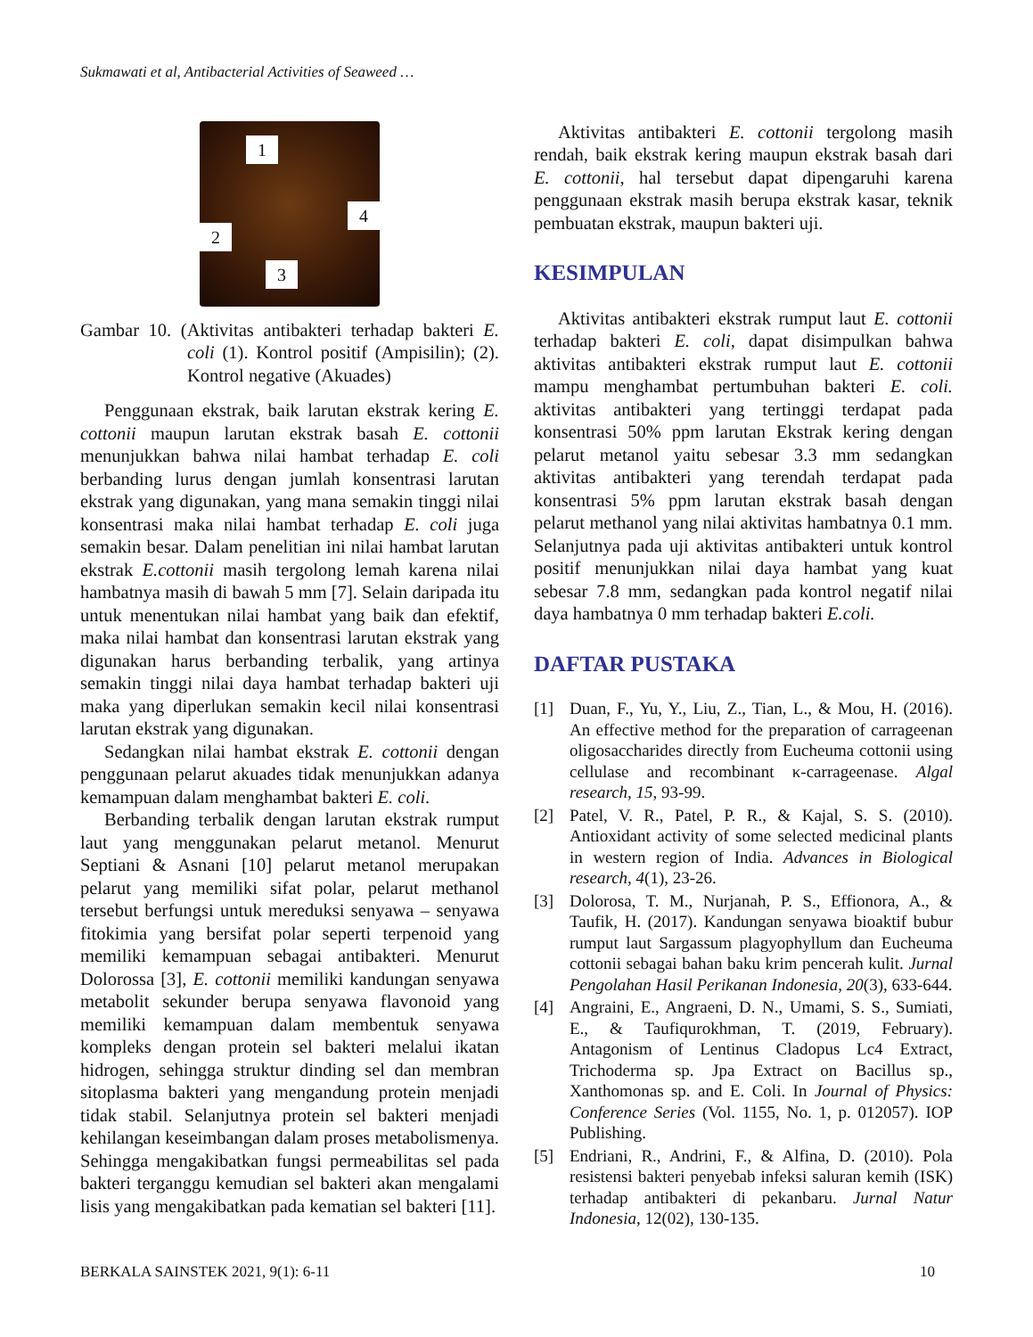Sukmawati et al, Antibacterial Activities of Seaweed …
1
2
3
4
Gambar 10. (Aktivitas antibakteri terhadap bakteri E. coli (1). Kontrol positif (Ampisilin); (2). Kontrol negative (Akuades)
Penggunaan ekstrak, baik larutan ekstrak kering E. cottonii maupun larutan ekstrak basah E. cottonii menunjukkan bahwa nilai hambat terhadap E. coli berbanding lurus dengan jumlah konsentrasi larutan ekstrak yang digunakan, yang mana semakin tinggi nilai konsentrasi maka nilai hambat terhadap E. coli juga semakin besar. Dalam penelitian ini nilai hambat larutan ekstrak E.cottonii masih tergolong lemah karena nilai hambatnya masih di bawah 5 mm [7]. Selain daripada itu untuk menentukan nilai hambat yang baik dan efektif, maka nilai hambat dan konsentrasi larutan ekstrak yang digunakan harus berbanding terbalik, yang artinya semakin tinggi nilai daya hambat terhadap bakteri uji maka yang diperlukan semakin kecil nilai konsentrasi larutan ekstrak yang digunakan.
Sedangkan nilai hambat ekstrak E. cottonii dengan penggunaan pelarut akuades tidak menunjukkan adanya kemampuan dalam menghambat bakteri E. coli.
Berbanding terbalik dengan larutan ekstrak rumput laut yang menggunakan pelarut metanol. Menurut Septiani & Asnani [10] pelarut metanol merupakan pelarut yang memiliki sifat polar, pelarut methanol tersebut berfungsi untuk mereduksi senyawa – senyawa fitokimia yang bersifat polar seperti terpenoid yang memiliki kemampuan sebagai antibakteri. Menurut Dolorossa [3], E. cottonii memiliki kandungan senyawa metabolit sekunder berupa senyawa flavonoid yang memiliki kemampuan dalam membentuk senyawa kompleks dengan protein sel bakteri melalui ikatan hidrogen, sehingga struktur dinding sel dan membran sitoplasma bakteri yang mengandung protein menjadi tidak stabil. Selanjutnya protein sel bakteri menjadi kehilangan keseimbangan dalam proses metabolismenya. Sehingga mengakibatkan fungsi permeabilitas sel pada bakteri terganggu kemudian sel bakteri akan mengalami lisis yang mengakibatkan pada kematian sel bakteri [11].
Aktivitas antibakteri E. cottonii tergolong masih rendah, baik ekstrak kering maupun ekstrak basah dari E. cottonii, hal tersebut dapat dipengaruhi karena penggunaan ekstrak masih berupa ekstrak kasar, teknik pembuatan ekstrak, maupun bakteri uji.
KESIMPULAN
Aktivitas antibakteri ekstrak rumput laut E. cottonii terhadap bakteri E. coli, dapat disimpulkan bahwa aktivitas antibakteri ekstrak rumput laut E. cottonii mampu menghambat pertumbuhan bakteri E. coli. aktivitas antibakteri yang tertinggi terdapat pada konsentrasi 50% ppm larutan Ekstrak kering dengan pelarut metanol yaitu sebesar 3.3 mm sedangkan aktivitas antibakteri yang terendah terdapat pada konsentrasi 5% ppm larutan ekstrak basah dengan pelarut methanol yang nilai aktivitas hambatnya 0.1 mm. Selanjutnya pada uji aktivitas antibakteri untuk kontrol positif menunjukkan nilai daya hambat yang kuat sebesar 7.8 mm, sedangkan pada kontrol negatif nilai daya hambatnya 0 mm terhadap bakteri E.coli.
DAFTAR PUSTAKA
[1] Duan, F., Yu, Y., Liu, Z., Tian, L., & Mou, H. (2016). An effective method for the preparation of carrageenan oligosaccharides directly from Eucheuma cottonii using cellulase and recombinant κ-carrageenase. Algal research, 15, 93-99.
[2] Patel, V. R., Patel, P. R., & Kajal, S. S. (2010). Antioxidant activity of some selected medicinal plants in western region of India. Advances in Biological research, 4(1), 23-26.
[3] Dolorosa, T. M., Nurjanah, P. S., Effionora, A., & Taufik, H. (2017). Kandungan senyawa bioaktif bubur rumput laut Sargassum plagyophyllum dan Eucheuma cottonii sebagai bahan baku krim pencerah kulit. Jurnal Pengolahan Hasil Perikanan Indonesia, 20(3), 633-644.
[4] Angraini, E., Angraeni, D. N., Umami, S. S., Sumiati, E., & Taufiqurokhman, T. (2019, February). Antagonism of Lentinus Cladopus Lc4 Extract, Trichoderma sp. Jpa Extract on Bacillus sp., Xanthomonas sp. and E. Coli. In Journal of Physics: Conference Series (Vol. 1155, No. 1, p. 012057). IOP Publishing.
[5] Endriani, R., Andrini, F., & Alfina, D. (2010). Pola resistensi bakteri penyebab infeksi saluran kemih (ISK) terhadap antibakteri di pekanbaru. Jurnal Natur Indonesia, 12(02), 130-135.
BERKALA SAINSTEK 2021, 9(1): 6-11 10